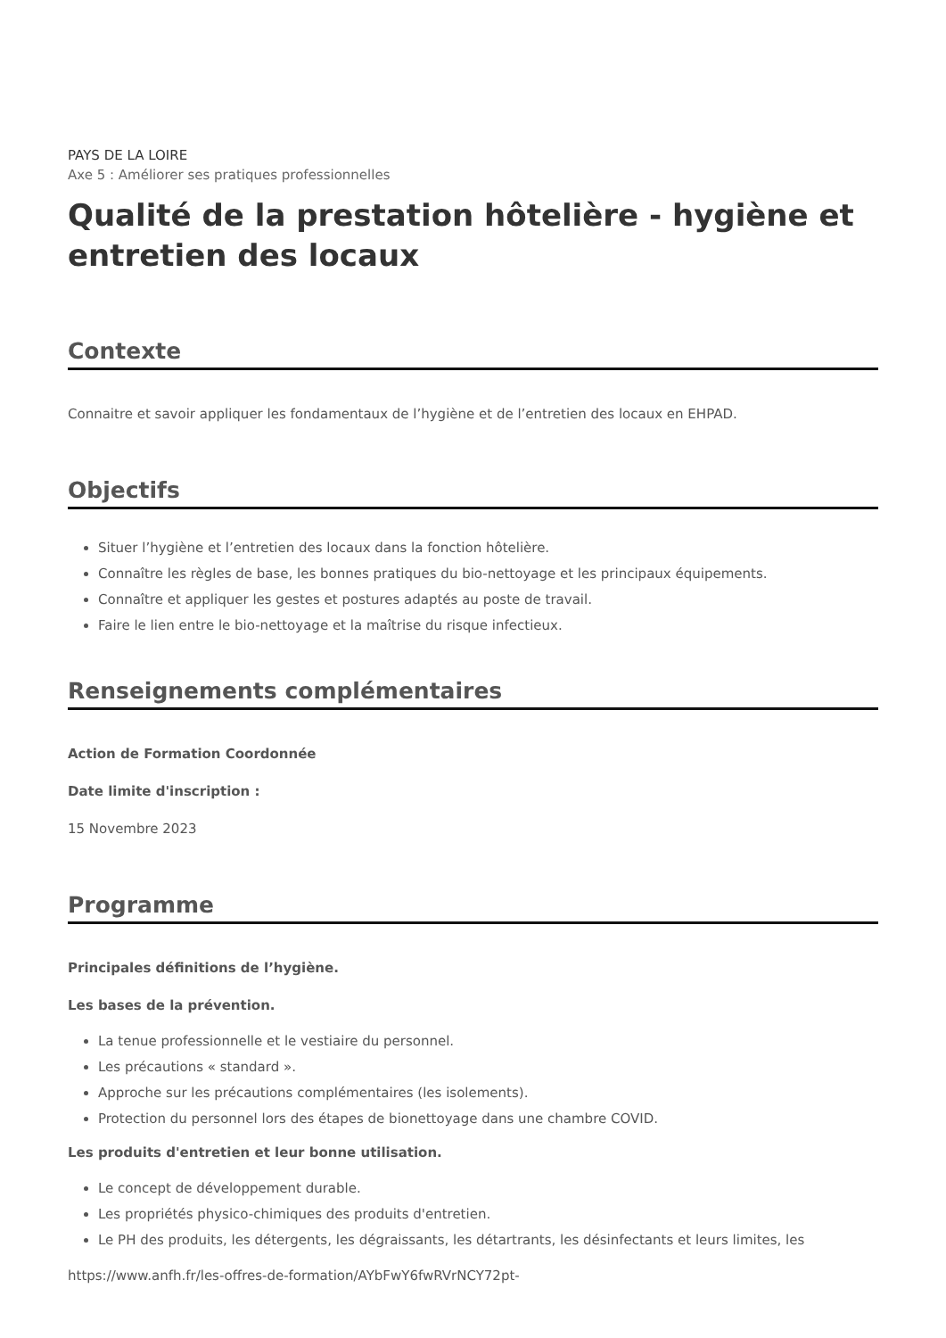PAYS DE LA LOIRE
Axe 5 : Améliorer ses pratiques professionnelles
Qualité de la prestation hôtelière - hygiène et entretien des locaux
Contexte
Connaitre et savoir appliquer les fondamentaux de l’hygiène et de l’entretien des locaux en EHPAD.
Objectifs
Situer l’hygiène et l’entretien des locaux dans la fonction hôtelière.
Connaître les règles de base, les bonnes pratiques du bio-nettoyage et les principaux équipements.
Connaître et appliquer les gestes et postures adaptés au poste de travail.
Faire le lien entre le bio-nettoyage et la maîtrise du risque infectieux.
Renseignements complémentaires
Action de Formation Coordonnée
Date limite d'inscription :
15 Novembre 2023
Programme
Principales définitions de l’hygiène.
Les bases de la prévention.
La tenue professionnelle et le vestiaire du personnel.
Les précautions « standard ».
Approche sur les précautions complémentaires (les isolements).
Protection du personnel lors des étapes de bionettoyage dans une chambre COVID.
Les produits d'entretien et leur bonne utilisation.
Le concept de développement durable.
Les propriétés physico-chimiques des produits d'entretien.
Le PH des produits, les détergents, les dégraissants, les détartrants, les désinfectants et leurs limites, les
https://www.anfh.fr/les-offres-de-formation/AYbFwY6fwRVrNCY72pt-